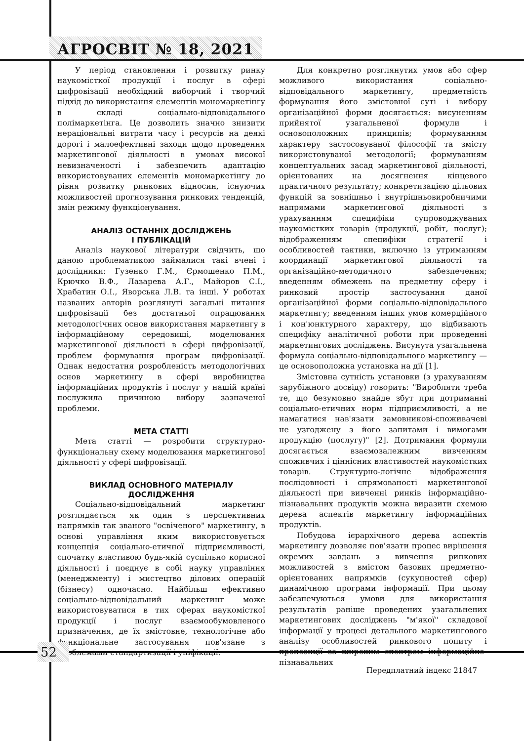АГРОСВІТ № 18, 2021
У період становлення і розвитку ринку наукомісткої продукції і послуг в сфері цифровізації необхідний виборчий і творчий підхід до використання елементів мономаркетінгу в складі соціально-відповідального полімаркетінга. Це дозволить значно знизити нераціональні витрати часу і ресурсів на деякі дорогі і малоефективні заходи щодо проведення маркетингової діяльності в умовах високої невизначеності і забезпечить адаптацію використовуваних елементів мономаркетінгу до рівня розвитку ринкових відносин, існуючих можливостей прогнозування ринкових тенденцій, змін режиму функціонування.
АНАЛІЗ ОСТАННІХ ДОСЛІДЖЕНЬ
І ПУБЛІКАЦІЙ
Аналіз наукової літератури свідчить, що даною проблематикою займалися такі вчені і дослідники: Гузенко Г.М., Єрмошенко П.М., Крючко В.Ф., Лазарева А.Г., Майоров С.І., Храбатин О.І., Яворська Л.В. та інші. У роботах названих авторів розглянуті загальні питання цифровізації без достатньої опрацювання методологічних основ використання маркетингу в інформаційному середовищі, моделювання маркетингової діяльності в сфері цифровізації, проблем формування програм цифровізації. Однак недостатня розробленість методологічних основ маркетингу в сфері виробництва інформаційних продуктів і послуг у нашій країні послужила причиною вибору зазначеної проблеми.
МЕТА СТАТТІ
Мета статті — розробити структурно-функціональну схему моделювання маркетингової діяльності у сфері цифровізації.
ВИКЛАД ОСНОВНОГО МАТЕРІАЛУ
ДОСЛІДЖЕННЯ
Соціально-відповідальний маркетинг розглядається як один з перспективних напрямків так званого "освіченого" маркетингу, в основі управління яким використовується концепція соціально-етичної підприємливості, спочатку властивою будь-якій суспільно корисної діяльності і поєднує в собі науку управління (менеджменту) і мистецтво ділових операцій (бізнесу) одночасно. Найбільш ефективно соціально-відповідальний маркетинг може використовуватися в тих сферах наукомісткої продукції і послуг взаємообумовленого призначення, де їх змістовне, технологічне або функціональне застосування пов'язане з проблемами стандартизації і уніфікації.
Для конкретно розглянутих умов або сфер можливого використання соціально-відповідального маркетингу, предметність формування його змістовної суті і вибору організаційної форми досягається: висуненням прийнятої узагальненої формули і основоположних принципів; формуванням характеру застосовуваної філософії та змісту використовуваної методології; формуванням концептуальних засад маркетингової діяльності, орієнтованих на досягнення кінцевого практичного результату; конкретизацією цільових функцій за зовнішньо і внутрішньовиробничими напрямами маркетингової діяльності з урахуванням специфіки супроводжуваних наукомістких товарів (продукції, робіт, послуг); відображенням специфіки стратегії і особливостей тактики, включно із утриманням координації маркетингової діяльності та організаційно-методичного забезпечення; введенням обмежень на предметну сферу і ринковий простір застосування даної організаційної форми соціально-відповідального маркетингу; введенням інших умов комерційного і кон'юнктурного характеру, що відбивають специфіку аналітичної роботи при проведенні маркетингових досліджень. Висунута узагальнена формула соціально-відповідального маркетингу — це основоположна установка на дії [1].
Змістовна сутність установки (з урахуванням зарубіжного досвіду) говорить: "Виробляти треба те, що безумовно знайде збут при дотриманні соціально-етичних норм підприємливості, а не намагатися нав'язати замовникові-споживачеві не узгоджену з його запитами і вимогами продукцію (послугу)" [2]. Дотримання формули досягається взаємозалежним вивченням споживчих і ціннісних властивостей наукомістких товарів. Структурно-логічне відображення послідовності і спрямованості маркетингової діяльності при вивченні ринків інформаційно-пізнавальних продуктів можна виразити схемою дерева аспектів маркетингу інформаційних продуктів.
Побудова ієрархічного дерева аспектів маркетингу дозволяє пов'язати процес вирішення окремих завдань з вивчення ринкових можливостей з вмістом базових предметно-орієнтованих напрямків (сукупностей сфер) динамічною програми інформації. При цьому забезпечуються умови для використання результатів раніше проведених узагальнених маркетингових досліджень "м'якої" складової інформації у процесі детального маркетингового аналізу особливостей ринкового попиту і пропозиції за широким спектром інформаційно-пізнавальних
52
Передплатний індекс 21847